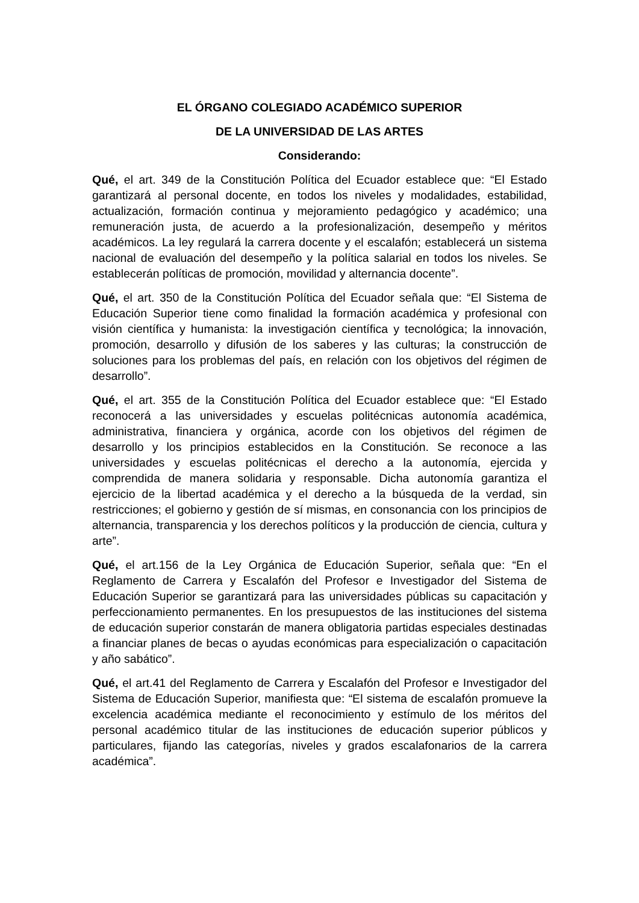EL ÓRGANO COLEGIADO ACADÉMICO SUPERIOR
DE LA UNIVERSIDAD DE LAS ARTES
Considerando:
Qué, el art. 349 de la Constitución Política del Ecuador establece que: “El Estado garantizará al personal docente, en todos los niveles y modalidades, estabilidad, actualización, formación continua y mejoramiento pedagógico y académico; una remuneración justa, de acuerdo a la profesionalización, desempeño y méritos académicos. La ley regulará la carrera docente y el escalafón; establecerá un sistema nacional de evaluación del desempeño y la política salarial en todos los niveles. Se establecerán políticas de promoción, movilidad y alternancia docente”.
Qué, el art. 350 de la Constitución Política del Ecuador señala que: “El Sistema de Educación Superior tiene como finalidad la formación académica y profesional con visión científica y humanista: la investigación científica y tecnológica; la innovación, promoción, desarrollo y difusión de los saberes y las culturas; la construcción de soluciones para los problemas del país, en relación con los objetivos del régimen de desarrollo”.
Qué, el art. 355 de la Constitución Política del Ecuador establece que: “El Estado reconocerá a las universidades y escuelas politécnicas autonomía académica, administrativa, financiera y orgánica, acorde con los objetivos del régimen de desarrollo y los principios establecidos en la Constitución. Se reconoce a las universidades y escuelas politécnicas el derecho a la autonomía, ejercida y comprendida de manera solidaria y responsable. Dicha autonomía garantiza el ejercicio de la libertad académica y el derecho a la búsqueda de la verdad, sin restricciones; el gobierno y gestión de sí mismas, en consonancia con los principios de alternancia, transparencia y los derechos políticos y la producción de ciencia, cultura y arte”.
Qué, el art.156 de la Ley Orgánica de Educación Superior, señala que: “En el Reglamento de Carrera y Escalafón del Profesor e Investigador del Sistema de Educación Superior se garantizará para las universidades públicas su capacitación y perfeccionamiento permanentes. En los presupuestos de las instituciones del sistema de educación superior constarán de manera obligatoria partidas especiales destinadas a financiar planes de becas o ayudas económicas para especialización o capacitación y año sabático”.
Qué, el art.41 del Reglamento de Carrera y Escalafón del Profesor e Investigador del Sistema de Educación Superior, manifiesta que: “El sistema de escalafón promueve la excelencia académica mediante el reconocimiento y estímulo de los méritos del personal académico titular de las instituciones de educación superior públicos y particulares, fijando las categorías, niveles y grados escalafonarios de la carrera académica”.